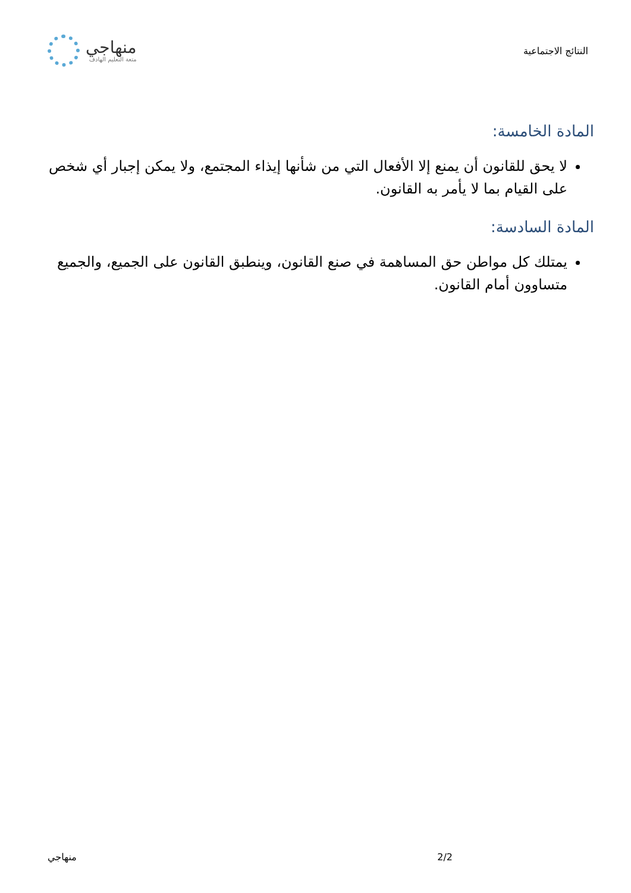النتائج الاجتماعية
منهاجي
متعة التعليم الهادف
المادة الخامسة:
لا يحق للقانون أن يمنع إلا الأفعال التي من شأنها إيذاء المجتمع، ولا يمكن إجبار أي شخص على القيام بما لا يأمر به القانون.
المادة السادسة:
يمتلك كل مواطن حق المساهمة في صنع القانون، وينطبق القانون على الجميع، والجميع متساوون أمام القانون.
2/2 منهاجي